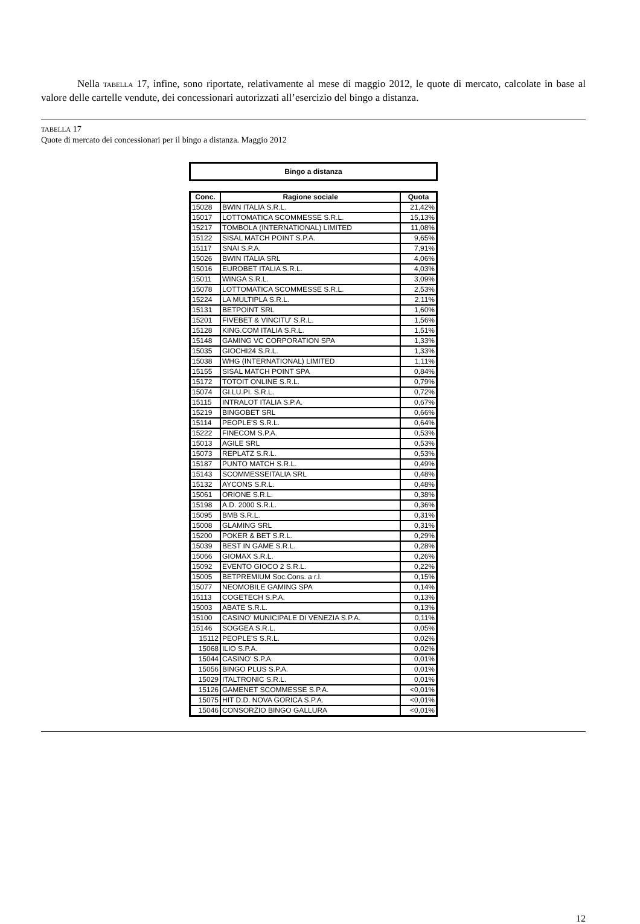Nella TABELLA 17, infine, sono riportate, relativamente al mese di maggio 2012, le quote di mercato, calcolate in base al valore delle cartelle vendute, dei concessionari autorizzati all’esercizio del bingo a distanza.
TABELLA 17
Quote di mercato dei concessionari per il bingo a distanza. Maggio 2012
Bingo a distanza
| Conc. | Ragione sociale | Quota |
| --- | --- | --- |
| 15028 | BWIN ITALIA S.R.L. | 21,42% |
| 15017 | LOTTOMATICA SCOMMESSE S.R.L. | 15,13% |
| 15217 | TOMBOLA (INTERNATIONAL) LIMITED | 11,08% |
| 15122 | SISAL MATCH POINT S.P.A. | 9,65% |
| 15117 | SNAI S.P.A. | 7,91% |
| 15026 | BWIN ITALIA SRL | 4,06% |
| 15016 | EUROBET ITALIA S.R.L. | 4,03% |
| 15011 | WINGA S.R.L. | 3,09% |
| 15078 | LOTTOMATICA SCOMMESSE S.R.L. | 2,53% |
| 15224 | LA MULTIPLA S.R.L. | 2,11% |
| 15131 | BETPOINT SRL | 1,60% |
| 15201 | FIVEBET & VINCITU' S.R.L. | 1,56% |
| 15128 | KING.COM ITALIA S.R.L. | 1,51% |
| 15148 | GAMING VC CORPORATION SPA | 1,33% |
| 15035 | GIOCHI24 S.R.L. | 1,33% |
| 15038 | WHG (INTERNATIONAL) LIMITED | 1,11% |
| 15155 | SISAL MATCH POINT SPA | 0,84% |
| 15172 | TOTOIT ONLINE S.R.L. | 0,79% |
| 15074 | GI.LU.PI. S.R.L. | 0,72% |
| 15115 | INTRALOT ITALIA S.P.A. | 0,67% |
| 15219 | BINGOBET SRL | 0,66% |
| 15114 | PEOPLE'S S.R.L. | 0,64% |
| 15222 | FINECOM S.P.A. | 0,53% |
| 15013 | AGILE SRL | 0,53% |
| 15073 | REPLATZ S.R.L. | 0,53% |
| 15187 | PUNTO MATCH S.R.L. | 0,49% |
| 15143 | SCOMMESSEITALIA SRL | 0,48% |
| 15132 | AYCONS S.R.L. | 0,48% |
| 15061 | ORIONE S.R.L. | 0,38% |
| 15198 | A.D. 2000 S.R.L. | 0,36% |
| 15095 | BMB S.R.L. | 0,31% |
| 15008 | GLAMING SRL | 0,31% |
| 15200 | POKER & BET S.R.L. | 0,29% |
| 15039 | BEST IN GAME S.R.L. | 0,28% |
| 15066 | GIOMAX S.R.L. | 0,26% |
| 15092 | EVENTO GIOCO 2 S.R.L. | 0,22% |
| 15005 | BETPREMIUM Soc.Cons. a r.l. | 0,15% |
| 15077 | NEOMOBILE GAMING SPA | 0,14% |
| 15113 | COGETECH S.P.A. | 0,13% |
| 15003 | ABATE S.R.L. | 0,13% |
| 15100 | CASINO' MUNICIPALE DI VENEZIA S.P.A. | 0,11% |
| 15146 | SOGGEA S.R.L. | 0,05% |
| 15112 | PEOPLE'S S.R.L. | 0,02% |
| 15068 | ILIO S.P.A. | 0,02% |
| 15044 | CASINO' S.P.A. | 0,01% |
| 15056 | BINGO PLUS S.P.A. | 0,01% |
| 15029 | ITALTRONIC S.R.L. | 0,01% |
| 15126 | GAMENET SCOMMESSE S.P.A. | <0,01% |
| 15075 | HIT D.D. NOVA GORICA S.P.A. | <0,01% |
| 15046 | CONSORZIO BINGO GALLURA | <0,01% |
12